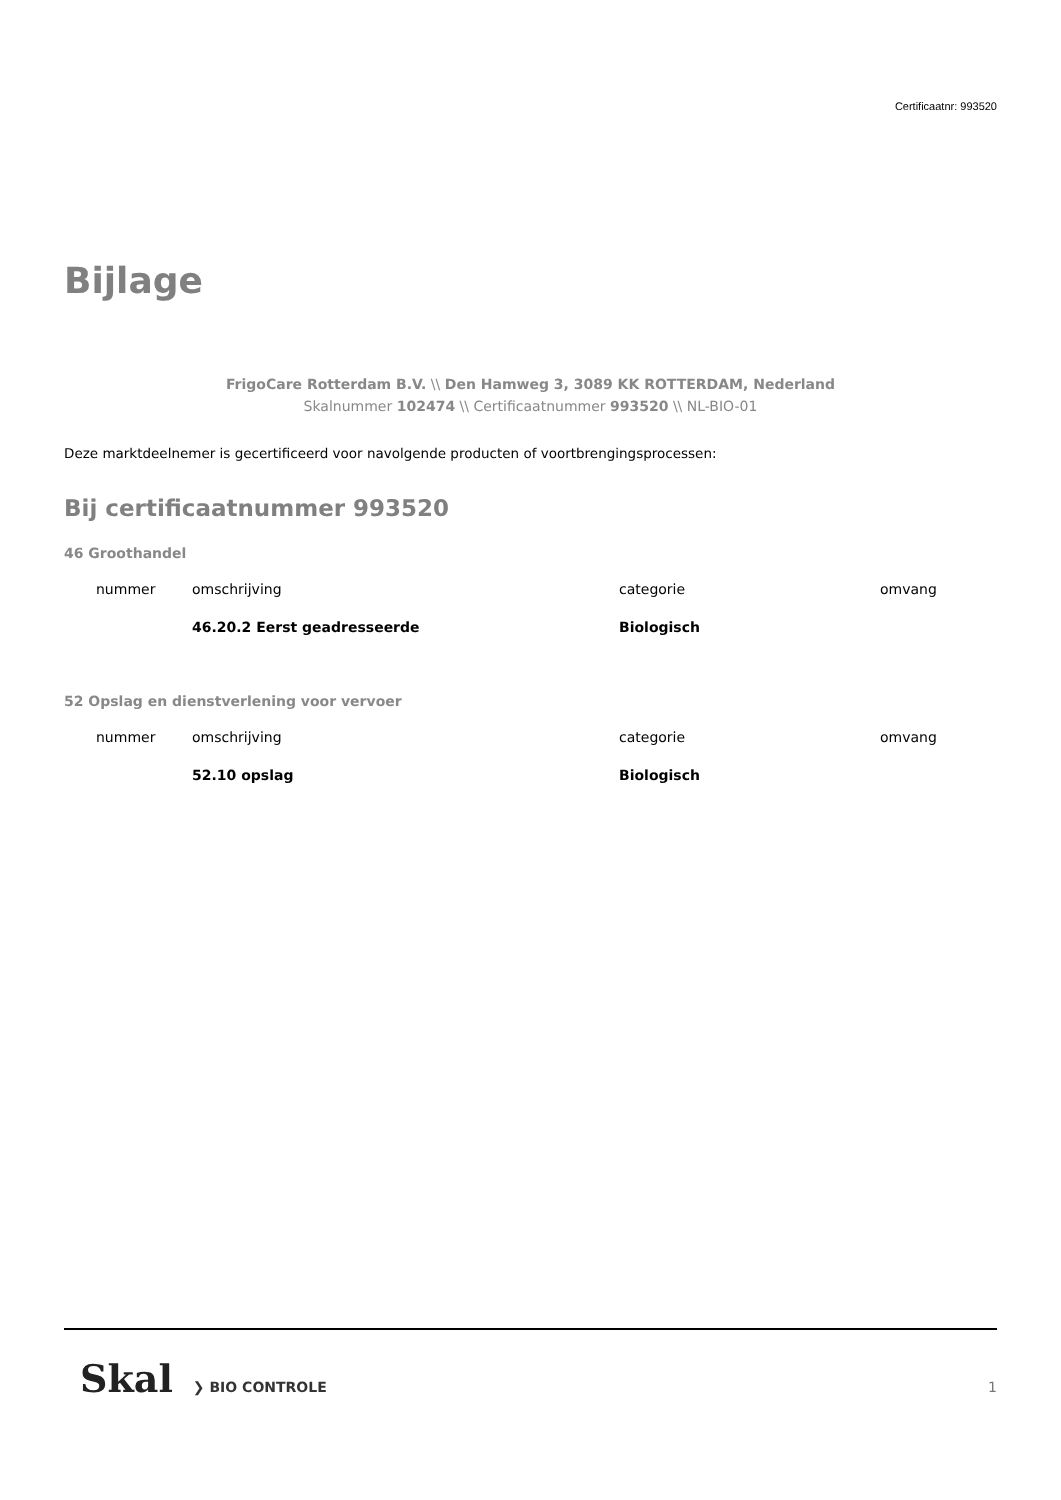Certificaatnr: 993520
Bijlage
FrigoCare Rotterdam B.V. \\ Den Hamweg 3, 3089 KK ROTTERDAM, Nederland
Skalnummer 102474 \\ Certificaatnummer 993520 \\ NL-BIO-01
Deze marktdeelnemer is gecertificeerd voor navolgende producten of voortbrengingsprocessen:
Bij certificaatnummer 993520
46 Groothandel
| nummer | omschrijving | categorie | omvang |
| --- | --- | --- | --- |
| | 46.20.2 Eerst geadresseerde | Biologisch | |
52 Opslag en dienstverlening voor vervoer
| nummer | omschrijving | categorie | omvang |
| --- | --- | --- | --- |
| | 52.10 opslag | Biologisch | |
Skal ❯ BIO CONTROLE 1